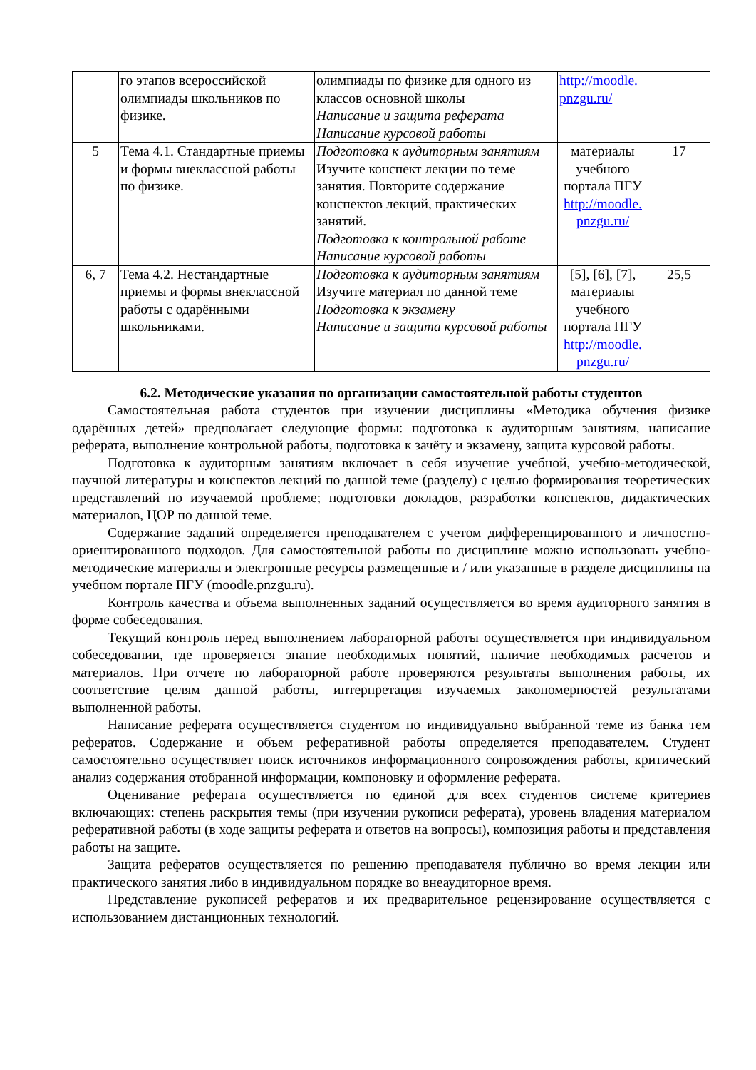| | го этапов всероссийской олимпиады школьников по физике. | олимпиады по физике для одного из классов основной школы Написание и защита реферата Написание курсовой работы | http://moodle. pnzgu.ru/ | |
| 5 | Тема 4.1. Стандартные приемы и формы внеклассной работы по физике. | Подготовка к аудиторным занятиям Изучите конспект лекции по теме занятия. Повторите содержание конспектов лекций, практических занятий. Подготовка к контрольной работе Написание курсовой работы | материалы учебного портала ПГУ http://moodle. pnzgu.ru/ | 17 |
| 6, 7 | Тема 4.2. Нестандартные приемы и формы внеклассной работы с одарёнными школьниками. | Подготовка к аудиторным занятиям Изучите материал по данной теме Подготовка к экзамену Написание и защита курсовой работы | [5], [6], [7], материалы учебного портала ПГУ http://moodle. pnzgu.ru/ | 25,5 |
6.2. Методические указания по организации самостоятельной работы студентов
Самостоятельная работа студентов при изучении дисциплины «Методика обучения физике одарённых детей» предполагает следующие формы: подготовка к аудиторным занятиям, написание реферата, выполнение контрольной работы, подготовка к зачёту и экзамену, защита курсовой работы.
Подготовка к аудиторным занятиям включает в себя изучение учебной, учебно-методической, научной литературы и конспектов лекций по данной теме (разделу) с целью формирования теоретических представлений по изучаемой проблеме; подготовки докладов, разработки конспектов, дидактических материалов, ЦОР по данной теме.
Содержание заданий определяется преподавателем с учетом дифференцированного и личностно-ориентированного подходов. Для самостоятельной работы по дисциплине можно использовать учебно-методические материалы и электронные ресурсы размещенные и / или указанные в разделе дисциплины на учебном портале ПГУ (moodle.pnzgu.ru).
Контроль качества и объема выполненных заданий осуществляется во время аудиторного занятия в форме собеседования.
Текущий контроль перед выполнением лабораторной работы осуществляется при индивидуальном собеседовании, где проверяется знание необходимых понятий, наличие необходимых расчетов и материалов. При отчете по лабораторной работе проверяются результаты выполнения работы, их соответствие целям данной работы, интерпретация изучаемых закономерностей результатами выполненной работы.
Написание реферата осуществляется студентом по индивидуально выбранной теме из банка тем рефератов. Содержание и объем реферативной работы определяется преподавателем. Студент самостоятельно осуществляет поиск источников информационного сопровождения работы, критический анализ содержания отобранной информации, компоновку и оформление реферата.
Оценивание реферата осуществляется по единой для всех студентов системе критериев включающих: степень раскрытия темы (при изучении рукописи реферата), уровень владения материалом реферативной работы (в ходе защиты реферата и ответов на вопросы), композиция работы и представления работы на защите.
Защита рефератов осуществляется по решению преподавателя публично во время лекции или практического занятия либо в индивидуальном порядке во внеаудиторное время.
Представление рукописей рефератов и их предварительное рецензирование осуществляется с использованием дистанционных технологий.